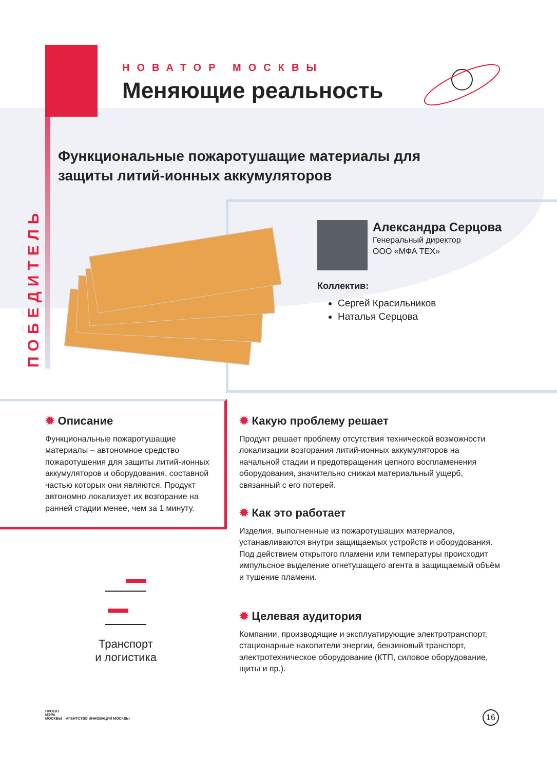ПОБЕДИТЕЛЬ
НОВАТОР МОСКВЫ
Меняющие реальность
Функциональные пожаротушащие материалы для защиты литий-ионных аккумуляторов
Александра Серцова
Генеральный директор
ООО «МФА ТЕХ»
Коллектив:
Сергей Красильников
Наталья Серцова
✹ Описание
Функциональные пожаротушащие материалы – автономное средство пожаротушения для защиты литий-ионных аккумуляторов и оборудования, составной частью которых они являются. Продукт автономно локализует их возгорание на ранней стадии менее, чем за 1 минуту.
✹ Какую проблему решает
Продукт решает проблему отсутствия технической возможности локализации возгорания литий-ионных аккумуляторов на начальной стадии и предотвращения цепного воспламенения оборудования, значительно снижая материальный ущерб, связанный с его потерей.
✹ Как это работает
Изделия, выполненные из пожаротушащих материалов, устанавливаются внутри защищаемых устройств и оборудования. Под действием открытого пламени или температуры происходит импульсное выделение огнетушащего агента в защищаемый объём и тушение пламени.
✹ Целевая аудитория
Компании, производящие и эксплуатирующие электротранспорт, стационарные накопители энергии, бензиновый транспорт, электротехническое оборудование (КТП, силовое оборудование, щиты и пр.).
Транспорт
и логистика
ПРОЕКТ
МЭРА
МОСКВЫ АГЕНТСТВО ИННОВАЦИЙ МОСКВЫ
16